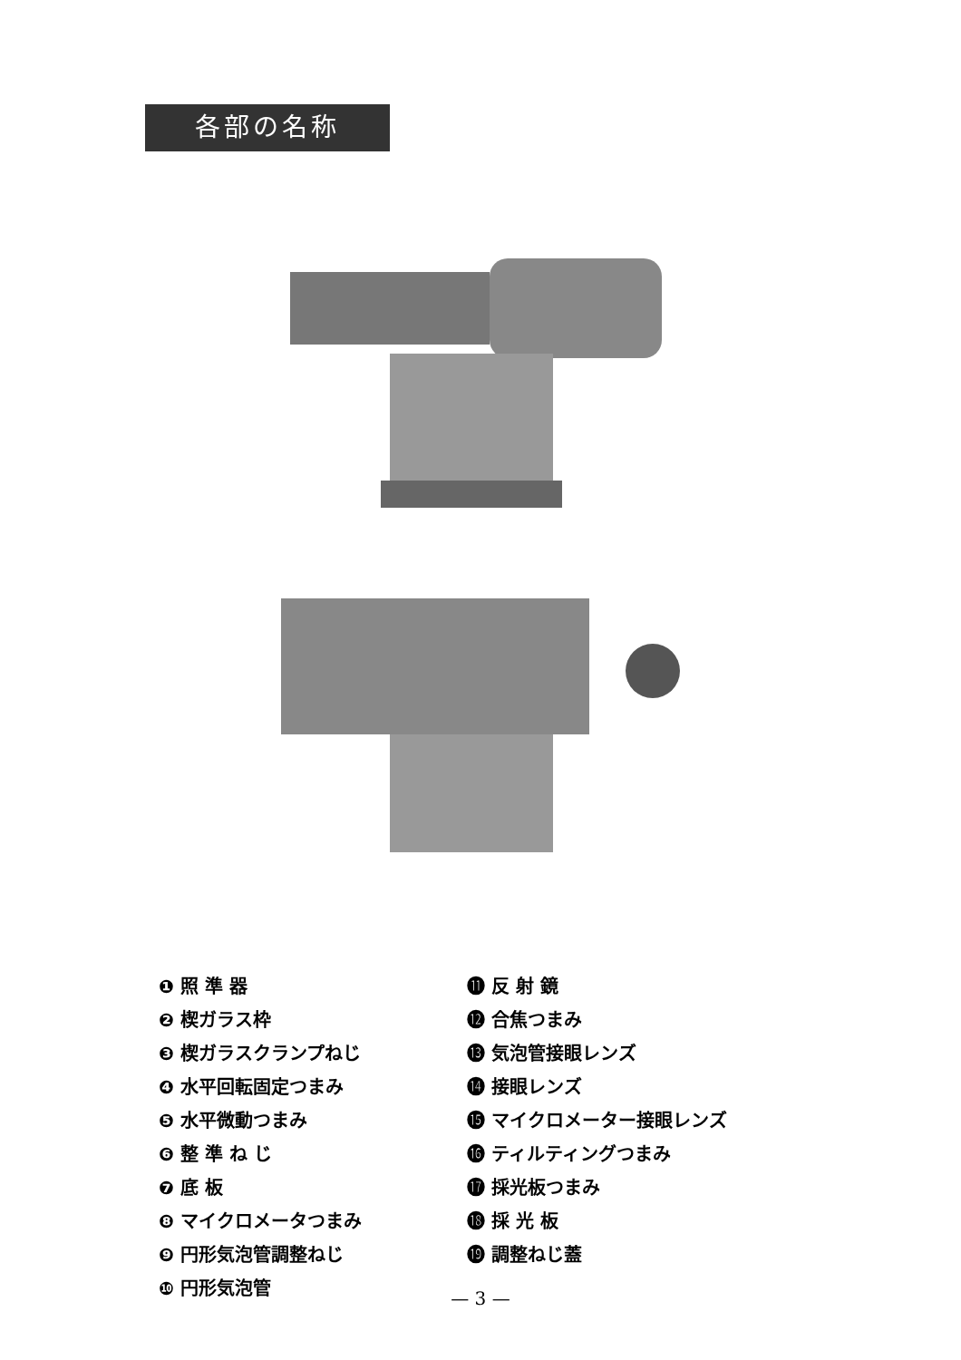各部の名称
❶ 照 準 器
❷ 楔ガラス枠
❸ 楔ガラスクランプねじ
❹ 水平回転固定つまみ
❺ 水平微動つまみ
❻ 整 準 ね じ
❼ 底 板
❽ マイクロメータつまみ
❾ 円形気泡管調整ねじ
❿ 円形気泡管
⓫ 反 射 鏡
⓬ 合焦つまみ
⓭ 気泡管接眼レンズ
⓮ 接眼レンズ
⓯ マイクロメーター接眼レンズ
⓰ ティルティングつまみ
⓱ 採光板つまみ
⓲ 採 光 板
⓳ 調整ねじ蓋
— 3 —